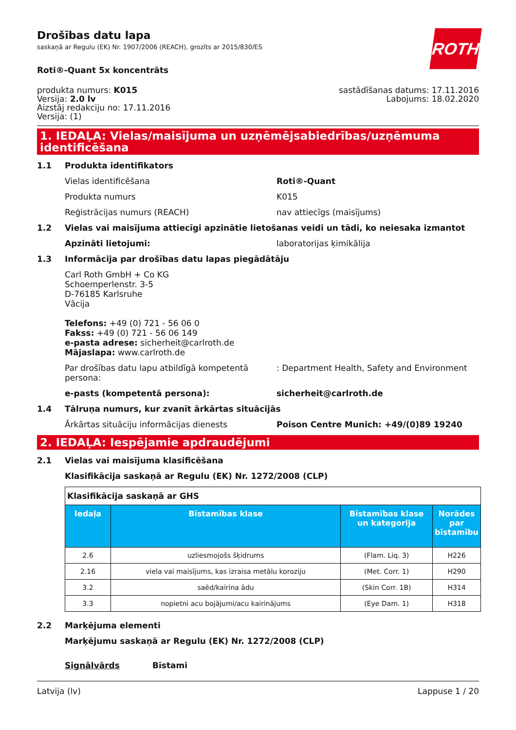ROTH
Drošības datu lapa
saskaņā ar Regulu (EK) Nr. 1907/2006 (REACH), grozīts ar 2015/830/ES
Roti®-Quant 5x koncentrāts
produkta numurs: K015
Versija: 2.0 lv
Aizstāj redakciju no: 17.11.2016
Versija: (1)
sastādīšanas datums: 17.11.2016
Labojums: 18.02.2020
1. IEDAĻA: Vielas/maisījuma un uzņēmējsabiedrības/uzņēmuma identificēšana
1.1 Produkta identifikators
Vielas identificēšana Roti®-Quant
Produkta numurs K015
Reģistrācijas numurs (REACH) nav attiecīgs (maisījums)
1.2 Vielas vai maisījuma attiecīgi apzinātie lietošanas veidi un tādi, ko neiesaka izmantot
Apzināti lietojumi: laboratorijas ķimikālija
1.3 Informācija par drošības datu lapas piegādātāju
Carl Roth GmbH + Co KG
Schoemperlenstr. 3-5
D-76185 Karlsruhe
Vācija
Telefons: +49 (0) 721 - 56 06 0
Fakss: +49 (0) 721 - 56 06 149
e-pasta adrese: sicherheit@carlroth.de
Mājaslapa: www.carlroth.de
Par drošības datu lapu atbildīgā kompetentā persona:
: Department Health, Safety and Environment
e-pasts (kompetentā persona): sicherheit@carlroth.de
1.4 Tālruņa numurs, kur zvanīt ārkārtas situācijās
Ārkārtas situāciju informācijas dienests Poison Centre Munich: +49/(0)89 19240
2. IEDAĻA: Iespējamie apdraudējumi
2.1 Vielas vai maisījuma klasificēšana
Klasifikācija saskaņā ar Regulu (EK) Nr. 1272/2008 (CLP)
| Klasifikācija saskaņā ar GHS | | | |
| Iedaļa | Bīstamības klase | Bīstamības klase un kategorija | Norādes par bīstamību |
| 2.6 | uzliesmojošs šķidrums | (Flam. Liq. 3) | H226 |
| 2.16 | viela vai maisījums, kas izraisa metālu koroziju | (Met. Corr. 1) | H290 |
| 3.2 | saēd/kairina ādu | (Skin Corr. 1B) | H314 |
| 3.3 | nopietni acu bojājumi/acu kairinājums | (Eye Dam. 1) | H318 |
2.2 Marķējuma elementi
Marķējumu saskaņā ar Regulu (EK) Nr. 1272/2008 (CLP)
Signālvārds Bīstami
Latvija (lv) Lappuse 1 / 20